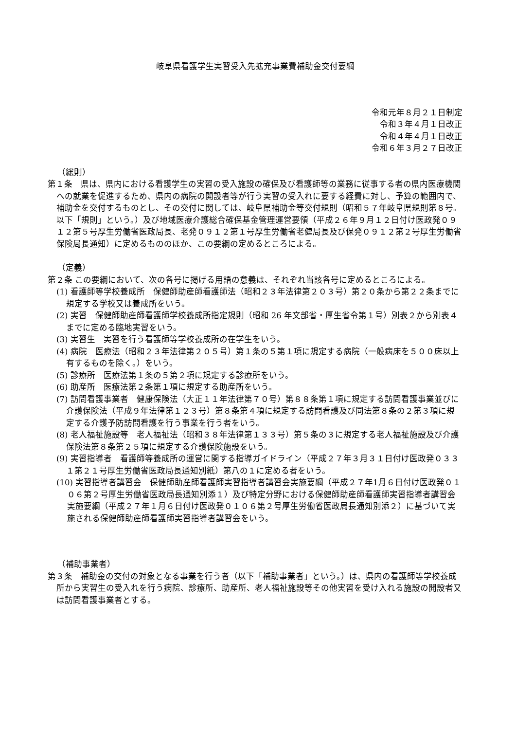岐阜県看護学生実習受入先拡充事業費補助金交付要綱
令和元年８月２１日制定
令和３年４月１日改正
令和４年４月１日改正
令和６年３月２７日改正
（総則）
第１条　県は、県内における看護学生の実習の受入施設の確保及び看護師等の業務に従事する者の県内医療機関への就業を促進するため、県内の病院の開設者等が行う実習の受入れに要する経費に対し、予算の範囲内で、補助金を交付するものとし、その交付に関しては、岐阜県補助金等交付規則（昭和５７年岐阜県規則第８号。以下「規則」という。）及び地域医療介護総合確保基金管理運営要領（平成２６年９月１２日付け医政発０９１２第５号厚生労働省医政局長、老発０９１２第１号厚生労働省老健局長及び保発０９１２第２号厚生労働省保険局長通知）に定めるもののほか、この要綱の定めるところによる。
（定義）
第２条 この要綱において、次の各号に掲げる用語の意義は、それぞれ当該各号に定めるところによる。
(1) 看護師等学校養成所　保健師助産師看護師法（昭和２３年法律第２０３号）第２０条から第２２条までに規定する学校又は養成所をいう。
(2) 実習　保健師助産師看護師学校養成所指定規則（昭和 26 年文部省・厚生省令第１号）別表２から別表４までに定める臨地実習をいう。
(3) 実習生　実習を行う看護師等学校養成所の在学生をいう。
(4) 病院　医療法（昭和２３年法律第２０５号）第１条の５第１項に規定する病院（一般病床を５００床以上有するものを除く。）をいう。
(5) 診療所　医療法第１条の５第２項に規定する診療所をいう。
(6) 助産所　医療法第２条第１項に規定する助産所をいう。
(7) 訪問看護事業者　健康保険法（大正１１年法律第７０号）第８８条第１項に規定する訪問看護事業並びに介護保険法（平成９年法律第１２３号）第８条第４項に規定する訪問看護及び同法第８条の２第３項に規定する介護予防訪問看護を行う事業を行う者をいう。
(8) 老人福祉施設等　老人福祉法（昭和３８年法律第１３３号）第５条の３に規定する老人福祉施設及び介護保険法第８条第２５項に規定する介護保険施設をいう。
(9) 実習指導者　看護師等養成所の運営に関する指導ガイドライン（平成２７年３月３１日付け医政発０３３１第２１号厚生労働省医政局長通知別紙）第八の１に定める者をいう。
(10) 実習指導者講習会　保健師助産師看護師実習指導者講習会実施要綱（平成２７年1月６日付け医政発０１０６第２号厚生労働省医政局長通知別添１）及び特定分野における保健師助産師看護師実習指導者講習会実施要綱（平成２７年１月６日付け医政発０１０６第２号厚生労働省医政局長通知別添２）に基づいて実施される保健師助産師看護師実習指導者講習会をいう。
（補助事業者）
第３条　補助金の交付の対象となる事業を行う者（以下「補助事業者」という。）は、県内の看護師等学校養成所から実習生の受入れを行う病院、診療所、助産所、老人福祉施設等その他実習を受け入れる施設の開設者又は訪問看護事業者とする。